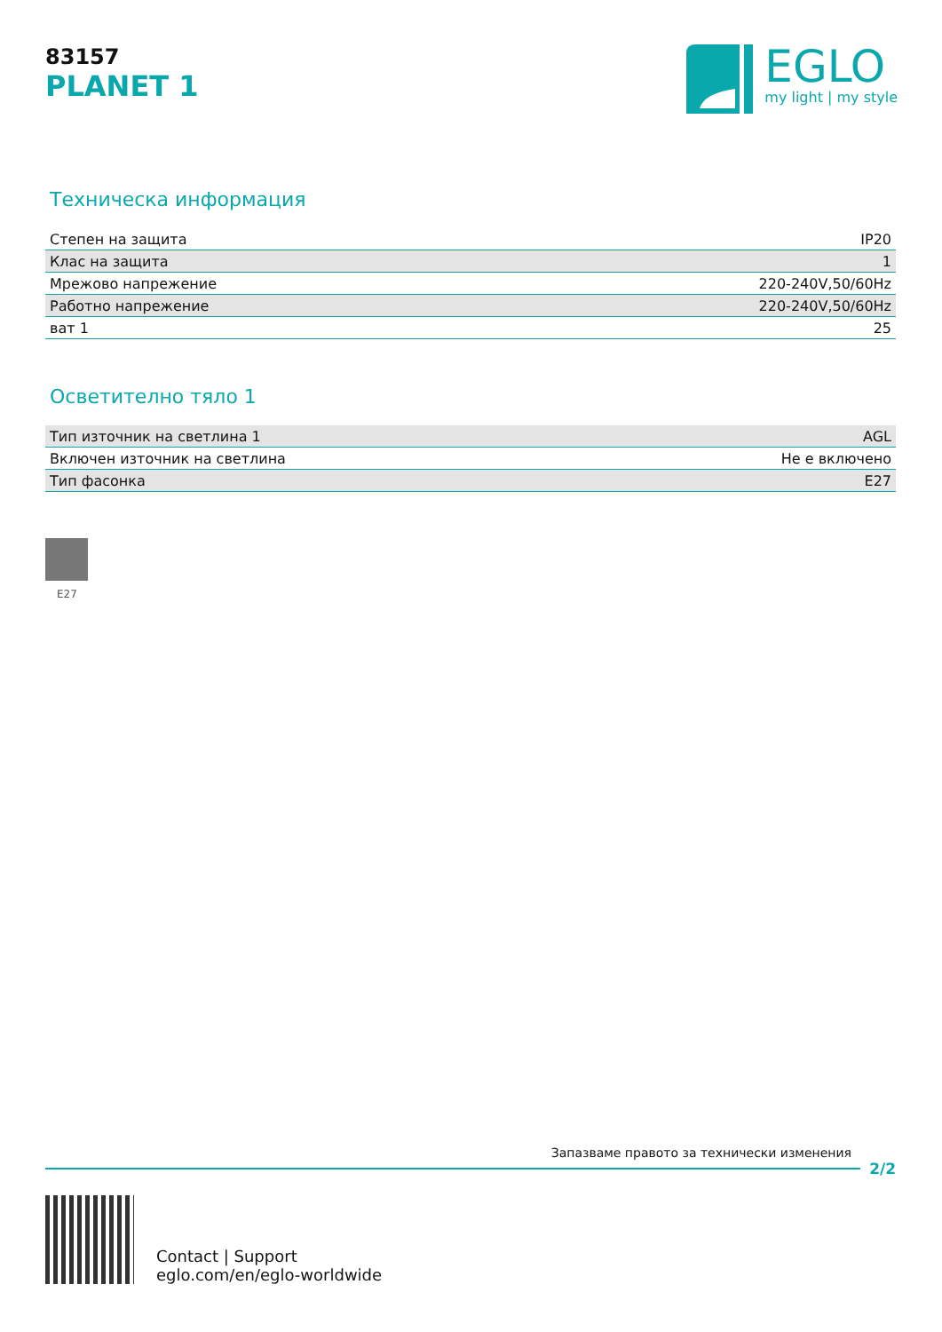83157
PLANET 1
EGLO
my light | my style
Техническа информация
| Степен на защита | IP20 |
| Клас на защита | 1 |
| Мрежово напрежение | 220-240V,50/60Hz |
| Работно напрежение | 220-240V,50/60Hz |
| ват 1 | 25 |
Осветително тяло 1
| Тип източник на светлина 1 | AGL |
| Включен източник на светлина | Не е включено |
| Тип фасонка | E27 |
E27
Запазваме правото за технически изменения
2/2
Contact | Support
eglo.com/en/eglo-worldwide